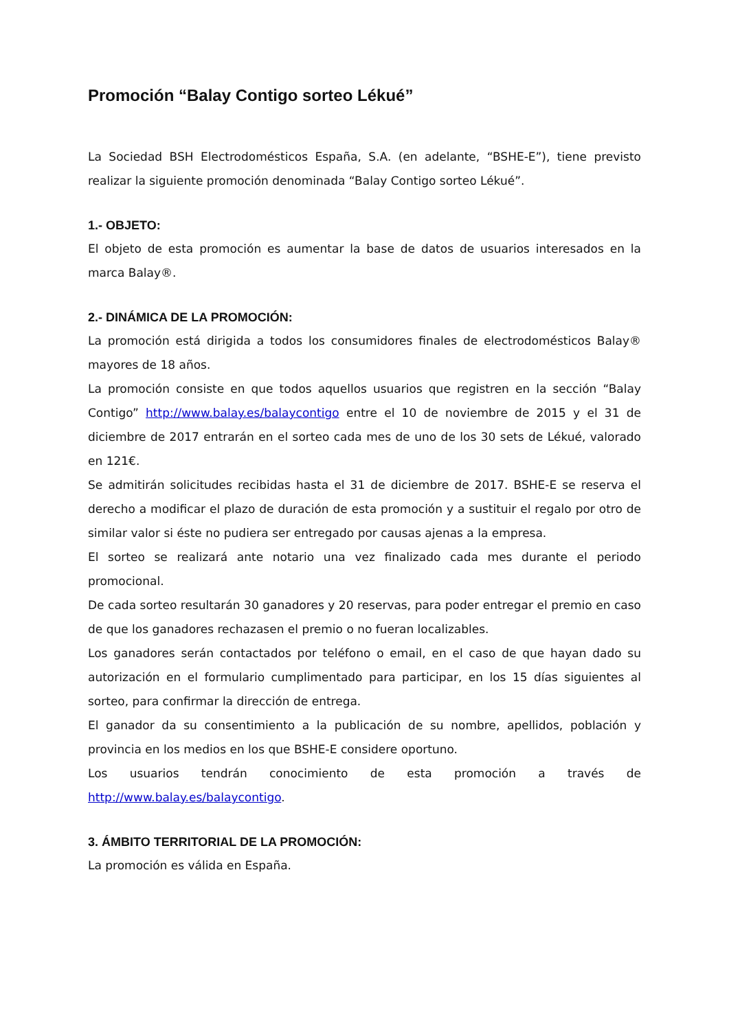Promoción “Balay Contigo sorteo Lékué”
La Sociedad BSH Electrodomésticos España, S.A. (en adelante, “BSHE-E”), tiene previsto realizar la siguiente promoción denominada “Balay Contigo sorteo Lékué”.
1.- OBJETO:
El objeto de esta promoción es aumentar la base de datos de usuarios interesados en la marca Balay®.
2.- DINÁMICA DE LA PROMOCIÓN:
La promoción está dirigida a todos los consumidores finales de electrodomésticos Balay® mayores de 18 años.
La promoción consiste en que todos aquellos usuarios que registren en la sección “Balay Contigo” http://www.balay.es/balaycontigo entre el 10 de noviembre de 2015 y el 31 de diciembre de 2017 entrarán en el sorteo cada mes de uno de los 30 sets de Lékué, valorado en 121€.
Se admitirán solicitudes recibidas hasta el 31 de diciembre de 2017. BSHE-E se reserva el derecho a modificar el plazo de duración de esta promoción y a sustituir el regalo por otro de similar valor si éste no pudiera ser entregado por causas ajenas a la empresa.
El sorteo se realizará ante notario una vez finalizado cada mes durante el periodo promocional.
De cada sorteo resultarán 30 ganadores y 20 reservas, para poder entregar el premio en caso de que los ganadores rechazasen el premio o no fueran localizables.
Los ganadores serán contactados por teléfono o email, en el caso de que hayan dado su autorización en el formulario cumplimentado para participar, en los 15 días siguientes al sorteo, para confirmar la dirección de entrega.
El ganador da su consentimiento a la publicación de su nombre, apellidos, población y provincia en los medios en los que BSHE-E considere oportuno.
Los usuarios tendrán conocimiento de esta promoción a través de http://www.balay.es/balaycontigo.
3. ÁMBITO TERRITORIAL DE LA PROMOCIÓN:
La promoción es válida en España.